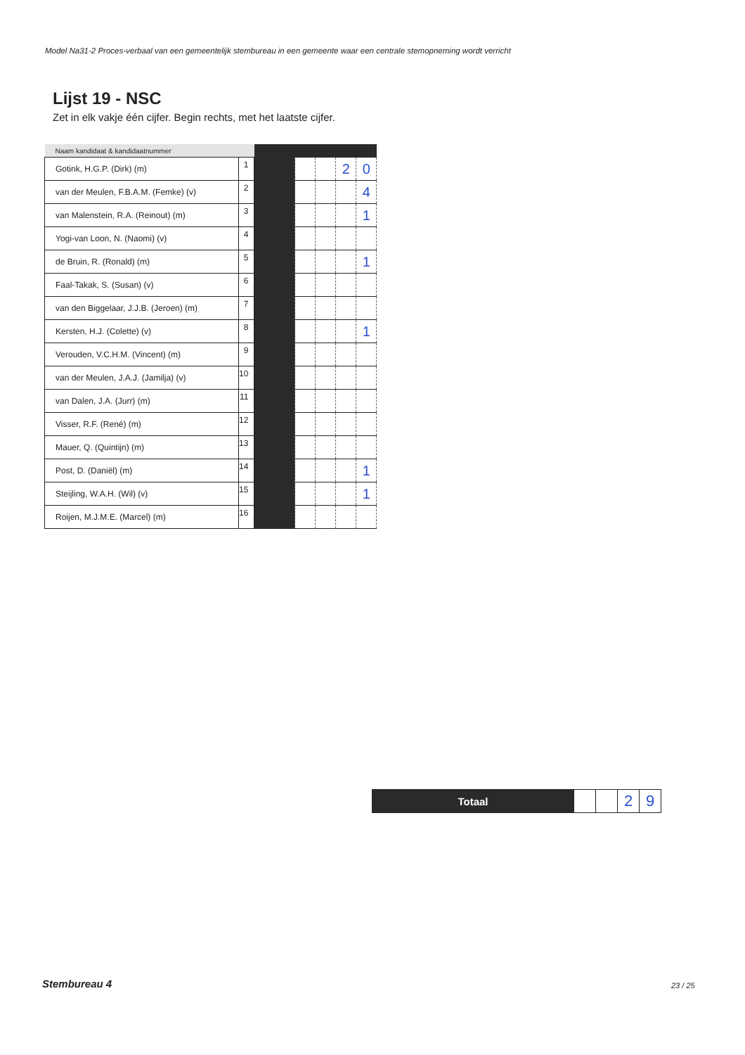Model Na31-2 Proces-verbaal van een gemeentelijk stembureau in een gemeente waar een centrale stemopneming wordt verricht
Lijst 19 - NSC
Zet in elk vakje één cijfer. Begin rechts, met het laatste cijfer.
| Naam kandidaat & kandidaatnummer | | | | | | |
| --- | --- | --- | --- | --- | --- | --- |
| Gotink, H.G.P. (Dirk) (m) | 1 | | | | 2 | 0 |
| van der Meulen, F.B.A.M. (Femke) (v) | 2 | | | | | 4 |
| van Malenstein, R.A. (Reinout) (m) | 3 | | | | | 1 |
| Yogi-van Loon, N. (Naomi) (v) | 4 | | | | | |
| de Bruin, R. (Ronald) (m) | 5 | | | | | 1 |
| Faal-Takak, S. (Susan) (v) | 6 | | | | | |
| van den Biggelaar, J.J.B. (Jeroen) (m) | 7 | | | | | |
| Kersten, H.J. (Colette) (v) | 8 | | | | | 1 |
| Verouden, V.C.H.M. (Vincent) (m) | 9 | | | | | |
| van der Meulen, J.A.J. (Jamilja) (v) | 10 | | | | | |
| van Dalen, J.A. (Jurr) (m) | 11 | | | | | |
| Visser, R.F. (René) (m) | 12 | | | | | |
| Mauer, Q. (Quintijn) (m) | 13 | | | | | |
| Post, D. (Daniël) (m) | 14 | | | | | 1 |
| Steijling, W.A.H. (Wil) (v) | 15 | | | | | 1 |
| Roijen, M.J.M.E. (Marcel) (m) | 16 | | | | | |
| Totaal | | | 2 | 9 |
Stembureau 4 23 / 25